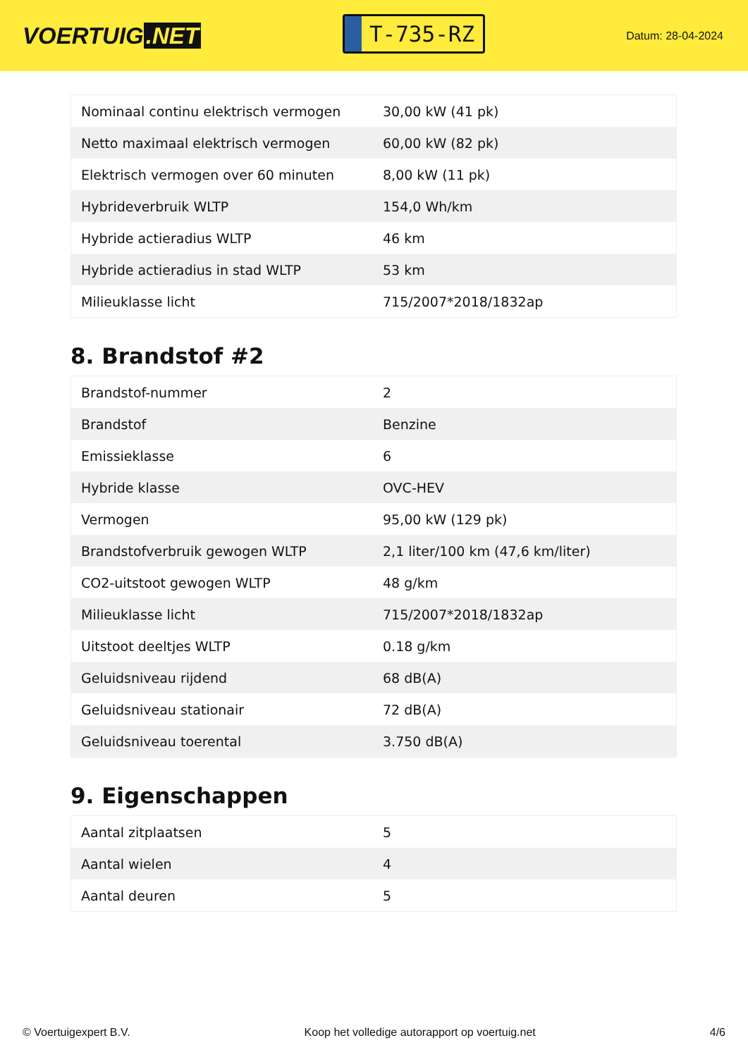VOERTUIG.NET
T-735-RZ
Datum: 28-04-2024
| Nominaal continu elektrisch vermogen | 30,00 kW (41 pk) |
| Netto maximaal elektrisch vermogen | 60,00 kW (82 pk) |
| Elektrisch vermogen over 60 minuten | 8,00 kW (11 pk) |
| Hybrideverbruik WLTP | 154,0 Wh/km |
| Hybride actieradius WLTP | 46 km |
| Hybride actieradius in stad WLTP | 53 km |
| Milieuklasse licht | 715/2007*2018/1832ap |
8. Brandstof #2
| Brandstof-nummer | 2 |
| Brandstof | Benzine |
| Emissieklasse | 6 |
| Hybride klasse | OVC-HEV |
| Vermogen | 95,00 kW (129 pk) |
| Brandstofverbruik gewogen WLTP | 2,1 liter/100 km (47,6 km/liter) |
| CO2-uitstoot gewogen WLTP | 48 g/km |
| Milieuklasse licht | 715/2007*2018/1832ap |
| Uitstoot deeltjes WLTP | 0.18 g/km |
| Geluidsniveau rijdend | 68 dB(A) |
| Geluidsniveau stationair | 72 dB(A) |
| Geluidsniveau toerental | 3.750 dB(A) |
9. Eigenschappen
| Aantal zitplaatsen | 5 |
| Aantal wielen | 4 |
| Aantal deuren | 5 |
© Voertuigexpert B.V. Koop het volledige autorapport op voertuig.net 4/6